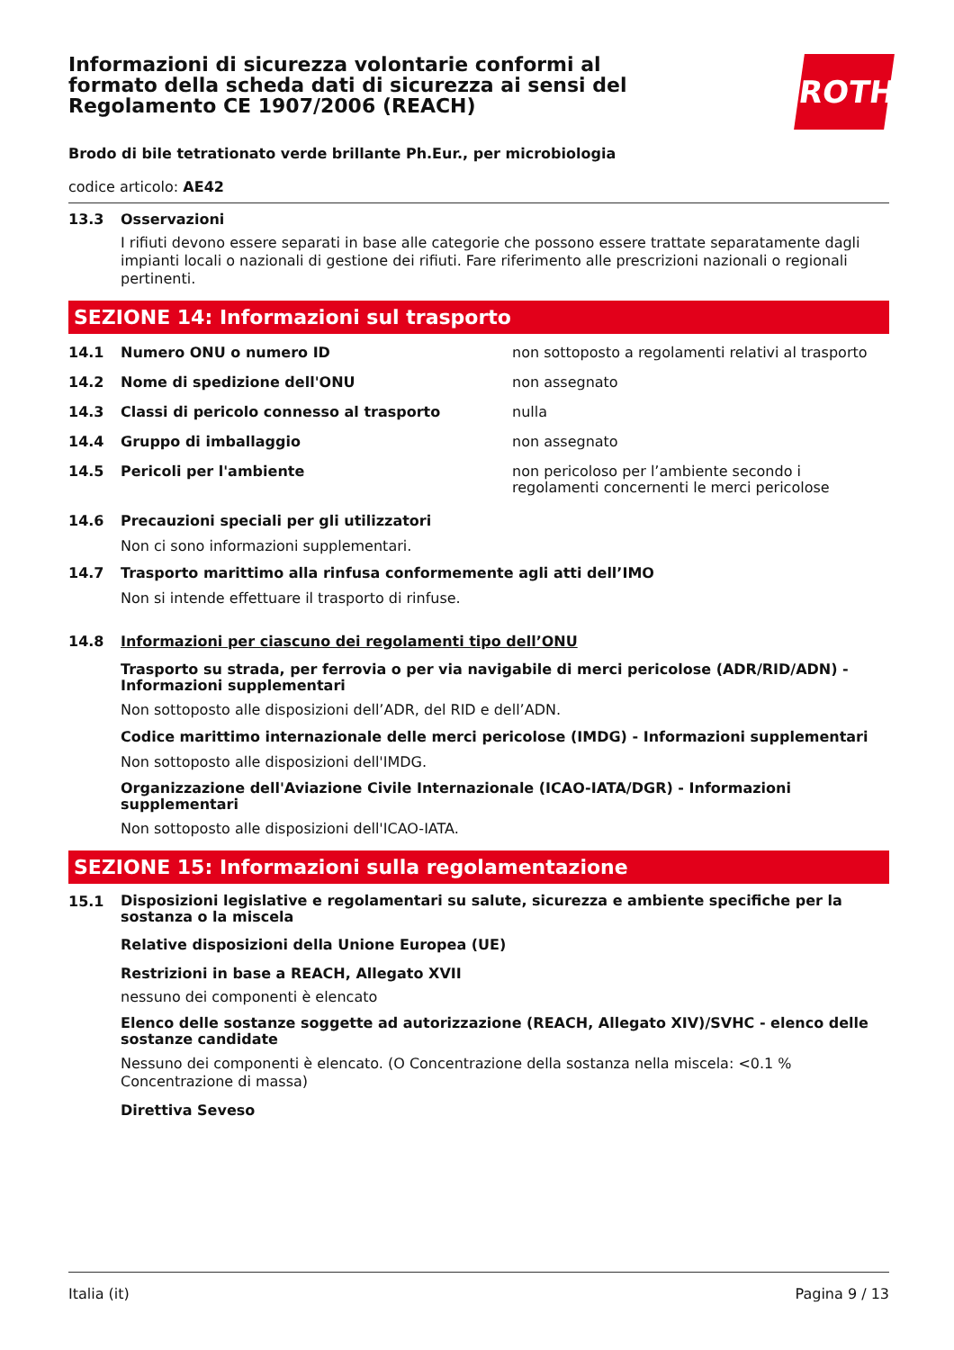ROTH
Informazioni di sicurezza volontarie conformi al formato della scheda dati di sicurezza ai sensi del Regolamento CE 1907/2006 (REACH)
Brodo di bile tetrationato verde brillante Ph.Eur., per microbiologia
codice articolo: AE42
13.3 Osservazioni
I rifiuti devono essere separati in base alle categorie che possono essere trattate separatamente dagli impianti locali o nazionali di gestione dei rifiuti. Fare riferimento alle prescrizioni nazionali o regionali pertinenti.
SEZIONE 14: Informazioni sul trasporto
14.1 Numero ONU o numero ID non sottoposto a regolamenti relativi al trasporto
14.2 Nome di spedizione dell'ONU non assegnato
14.3 Classi di pericolo connesso al trasporto nulla
14.4 Gruppo di imballaggio non assegnato
14.5 Pericoli per l'ambiente non pericoloso per l’ambiente secondo i regolamenti concernenti le merci pericolose
14.6 Precauzioni speciali per gli utilizzatori
Non ci sono informazioni supplementari.
14.7 Trasporto marittimo alla rinfusa conformemente agli atti dell’IMO
Non si intende effettuare il trasporto di rinfuse.
14.8 Informazioni per ciascuno dei regolamenti tipo dell’ONU
Trasporto su strada, per ferrovia o per via navigabile di merci pericolose (ADR/RID/ADN) - Informazioni supplementari
Non sottoposto alle disposizioni dell’ADR, del RID e dell’ADN.
Codice marittimo internazionale delle merci pericolose (IMDG) - Informazioni supplementari
Non sottoposto alle disposizioni dell'IMDG.
Organizzazione dell'Aviazione Civile Internazionale (ICAO-IATA/DGR) - Informazioni supplementari
Non sottoposto alle disposizioni dell'ICAO-IATA.
SEZIONE 15: Informazioni sulla regolamentazione
15.1 Disposizioni legislative e regolamentari su salute, sicurezza e ambiente specifiche per la sostanza o la miscela
Relative disposizioni della Unione Europea (UE)
Restrizioni in base a REACH, Allegato XVII
nessuno dei componenti è elencato
Elenco delle sostanze soggette ad autorizzazione (REACH, Allegato XIV)/SVHC - elenco delle sostanze candidate
Nessuno dei componenti è elencato. (O Concentrazione della sostanza nella miscela: <0.1 % Concentrazione di massa)
Direttiva Seveso
Italia (it) Pagina 9 / 13